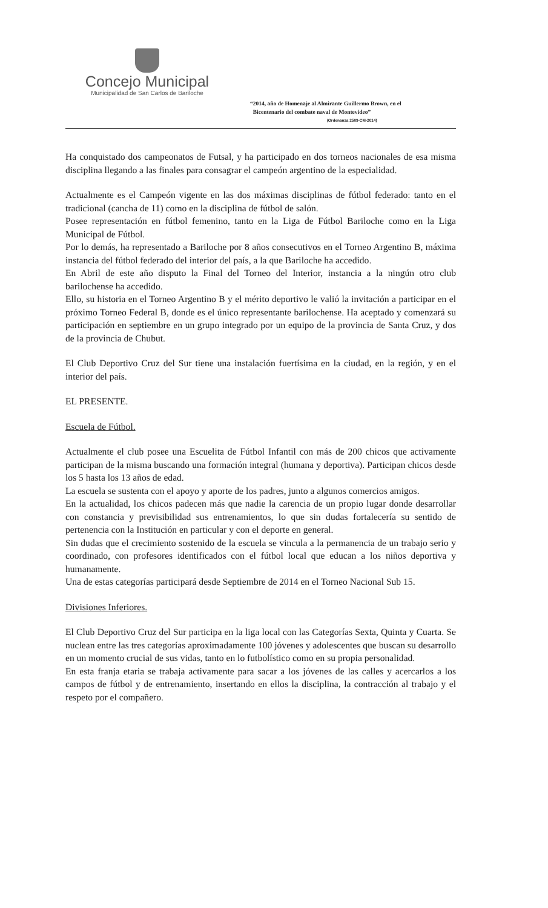Concejo Municipal
Municipalidad de San Carlos de Bariloche
“2014, año de Homenaje al Almirante Guillermo Brown, en el
Bicentenario del combate naval de Montevideo”
(Ordenanza 2509-CM-2014)
Ha conquistado dos campeonatos de Futsal, y ha participado en dos torneos nacionales de esa misma disciplina llegando a las finales para consagrar el campeón argentino de la especialidad.
Actualmente es el Campeón vigente en las dos máximas disciplinas de fútbol federado: tanto en el tradicional (cancha de 11) como en la disciplina de fútbol de salón.
Posee representación en fútbol femenino, tanto en la Liga de Fútbol Bariloche como en la Liga Municipal de Fútbol.
Por lo demás, ha representado a Bariloche por 8 años consecutivos en el Torneo Argentino B, máxima instancia del fútbol federado del interior del país, a la que Bariloche ha accedido.
En Abril de este año disputo la Final del Torneo del Interior, instancia a la ningún otro club barilochense ha accedido.
Ello, su historia en el Torneo Argentino B y el mérito deportivo le valió la invitación a participar en el próximo Torneo Federal B, donde es el único representante barilochense. Ha aceptado y comenzará su participación en septiembre en un grupo integrado por un equipo de la provincia de Santa Cruz, y dos de la provincia de Chubut.
El Club Deportivo Cruz del Sur tiene una instalación fuertísima en la ciudad, en la región, y en el interior del país.
EL PRESENTE.
Escuela de Fútbol.
Actualmente el club posee una Escuelita de Fútbol Infantil con más de 200 chicos que activamente participan de la misma buscando una formación integral (humana y deportiva). Participan chicos desde los 5 hasta los 13 años de edad.
La escuela se sustenta con el apoyo y aporte de los padres, junto a algunos comercios amigos.
En la actualidad, los chicos padecen más que nadie la carencia de un propio lugar donde desarrollar con constancia y previsibilidad sus entrenamientos, lo que sin dudas fortalecería su sentido de pertenencia con la Institución en particular y con el deporte en general.
Sin dudas que el crecimiento sostenido de la escuela se vincula a la permanencia de un trabajo serio y coordinado, con profesores identificados con el fútbol local que educan a los niños deportiva y humanamente.
Una de estas categorías participará desde Septiembre de 2014 en el Torneo Nacional Sub 15.
Divisiones Inferiores.
El Club Deportivo Cruz del Sur participa en la liga local con las Categorías Sexta, Quinta y Cuarta. Se nuclean entre las tres categorías aproximadamente 100 jóvenes y adolescentes que buscan su desarrollo en un momento crucial de sus vidas, tanto en lo futbolístico como en su propia personalidad.
En esta franja etaria se trabaja activamente para sacar a los jóvenes de las calles y acercarlos a los campos de fútbol y de entrenamiento, insertando en ellos la disciplina, la contracción al trabajo y el respeto por el compañero.